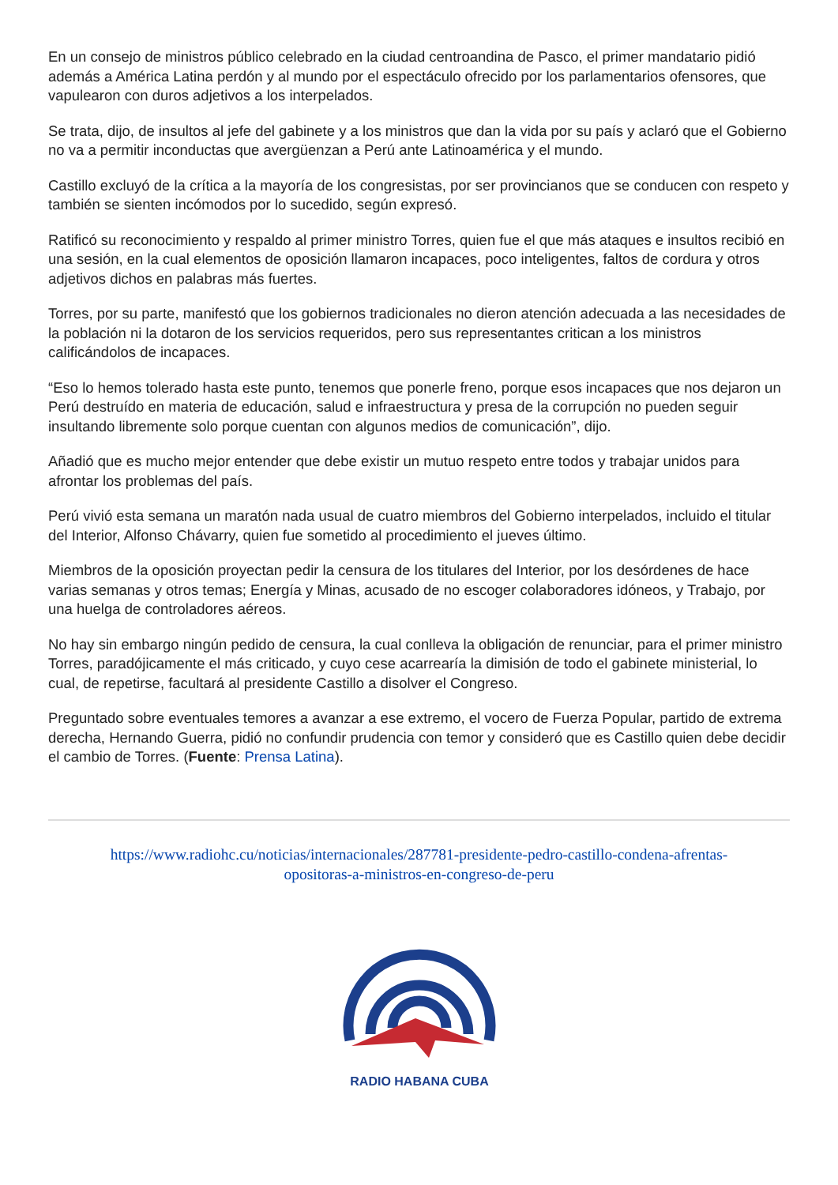En un consejo de ministros público celebrado en la ciudad centroandina de Pasco, el primer mandatario pidió además a América Latina perdón y al mundo por el espectáculo ofrecido por los parlamentarios ofensores, que vapulearon con duros adjetivos a los interpelados.
Se trata, dijo, de insultos al jefe del gabinete y a los ministros que dan la vida por su país y aclaró que el Gobierno no va a permitir inconductas que avergüenzan a Perú ante Latinoamérica y el mundo.
Castillo excluyó de la crítica a la mayoría de los congresistas, por ser provincianos que se conducen con respeto y también se sienten incómodos por lo sucedido, según expresó.
Ratificó su reconocimiento y respaldo al primer ministro Torres, quien fue el que más ataques e insultos recibió en una sesión, en la cual elementos de oposición llamaron incapaces, poco inteligentes, faltos de cordura y otros adjetivos dichos en palabras más fuertes.
Torres, por su parte, manifestó que los gobiernos tradicionales no dieron atención adecuada a las necesidades de la población ni la dotaron de los servicios requeridos, pero sus representantes critican a los ministros calificándolos de incapaces.
“Eso lo hemos tolerado hasta este punto, tenemos que ponerle freno, porque esos incapaces que nos dejaron un Perú destruído en materia de educación, salud e infraestructura y presa de la corrupción no pueden seguir insultando libremente solo porque cuentan con algunos medios de comunicación”, dijo.
Añadió que es mucho mejor entender que debe existir un mutuo respeto entre todos y trabajar unidos para afrontar los problemas del país.
Perú vivió esta semana un maratón nada usual de cuatro miembros del Gobierno interpelados, incluido el titular del Interior, Alfonso Chávarry, quien fue sometido al procedimiento el jueves último.
Miembros de la oposición proyectan pedir la censura de los titulares del Interior, por los desórdenes de hace varias semanas y otros temas; Energía y Minas, acusado de no escoger colaboradores idóneos, y Trabajo, por una huelga de controladores aéreos.
No hay sin embargo ningún pedido de censura, la cual conlleva la obligación de renunciar, para el primer ministro Torres, paradójicamente el más criticado, y cuyo cese acarrearía la dimisión de todo el gabinete ministerial, lo cual, de repetirse, facultará al presidente Castillo a disolver el Congreso.
Preguntado sobre eventuales temores a avanzar a ese extremo, el vocero de Fuerza Popular, partido de extrema derecha, Hernando Guerra, pidió no confundir prudencia con temor y consideró que es Castillo quien debe decidir el cambio de Torres. (Fuente: Prensa Latina).
https://www.radiohc.cu/noticias/internacionales/287781-presidente-pedro-castillo-condena-afrentas-opositoras-a-ministros-en-congreso-de-peru
RADIO HABANA CUBA